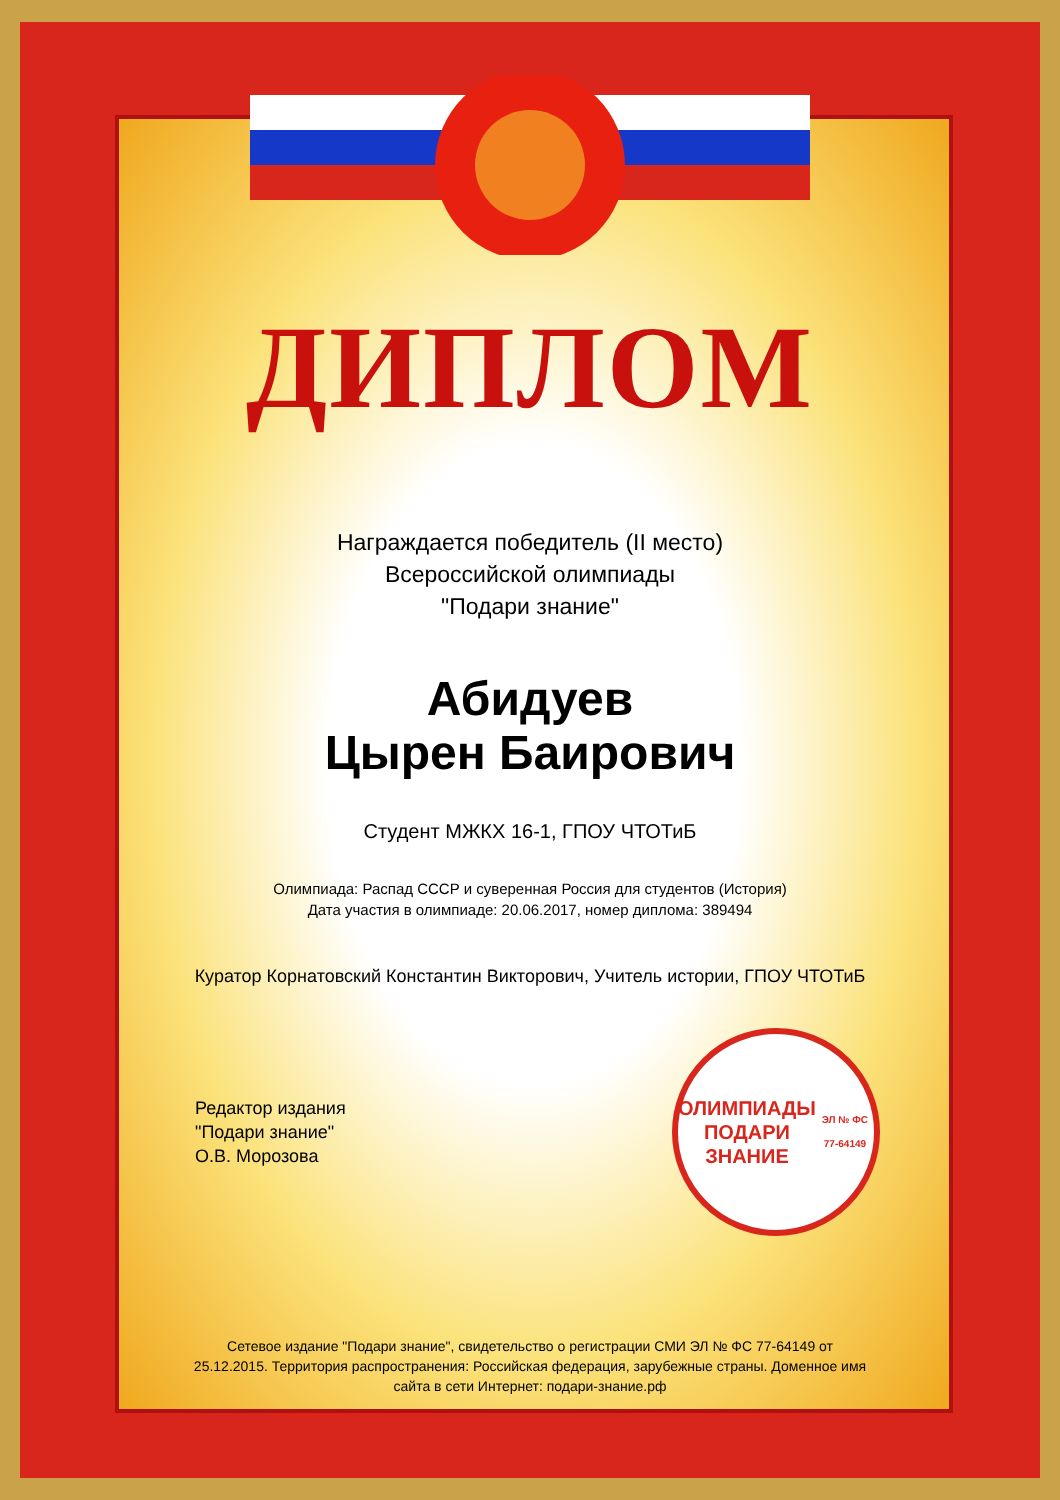ДИПЛОМ
Награждается победитель (II место)
Всероссийской олимпиады
"Подари знание"
Абидуев
Цырен Баирович
Студент МЖКХ 16-1, ГПОУ ЧТОТиБ
Олимпиада: Распад СССР и суверенная Россия для студентов (История)
Дата участия в олимпиаде: 20.06.2017, номер диплома: 389494
Куратор Корнатовский Константин Викторович, Учитель истории, ГПОУ ЧТОТиБ
Редактор издания
"Подари знание"
О.В. Морозова
ОЛИМПИАДЫ
ПОДАРИ ЗНАНИЕ
ЭЛ № ФС 77-64149
Сетевое издание "Подари знание", свидетельство о регистрации СМИ ЭЛ № ФС 77-64149 от 25.12.2015. Территория распространения: Российская федерация, зарубежные страны. Доменное имя сайта в сети Интернет: подари-знание.рф